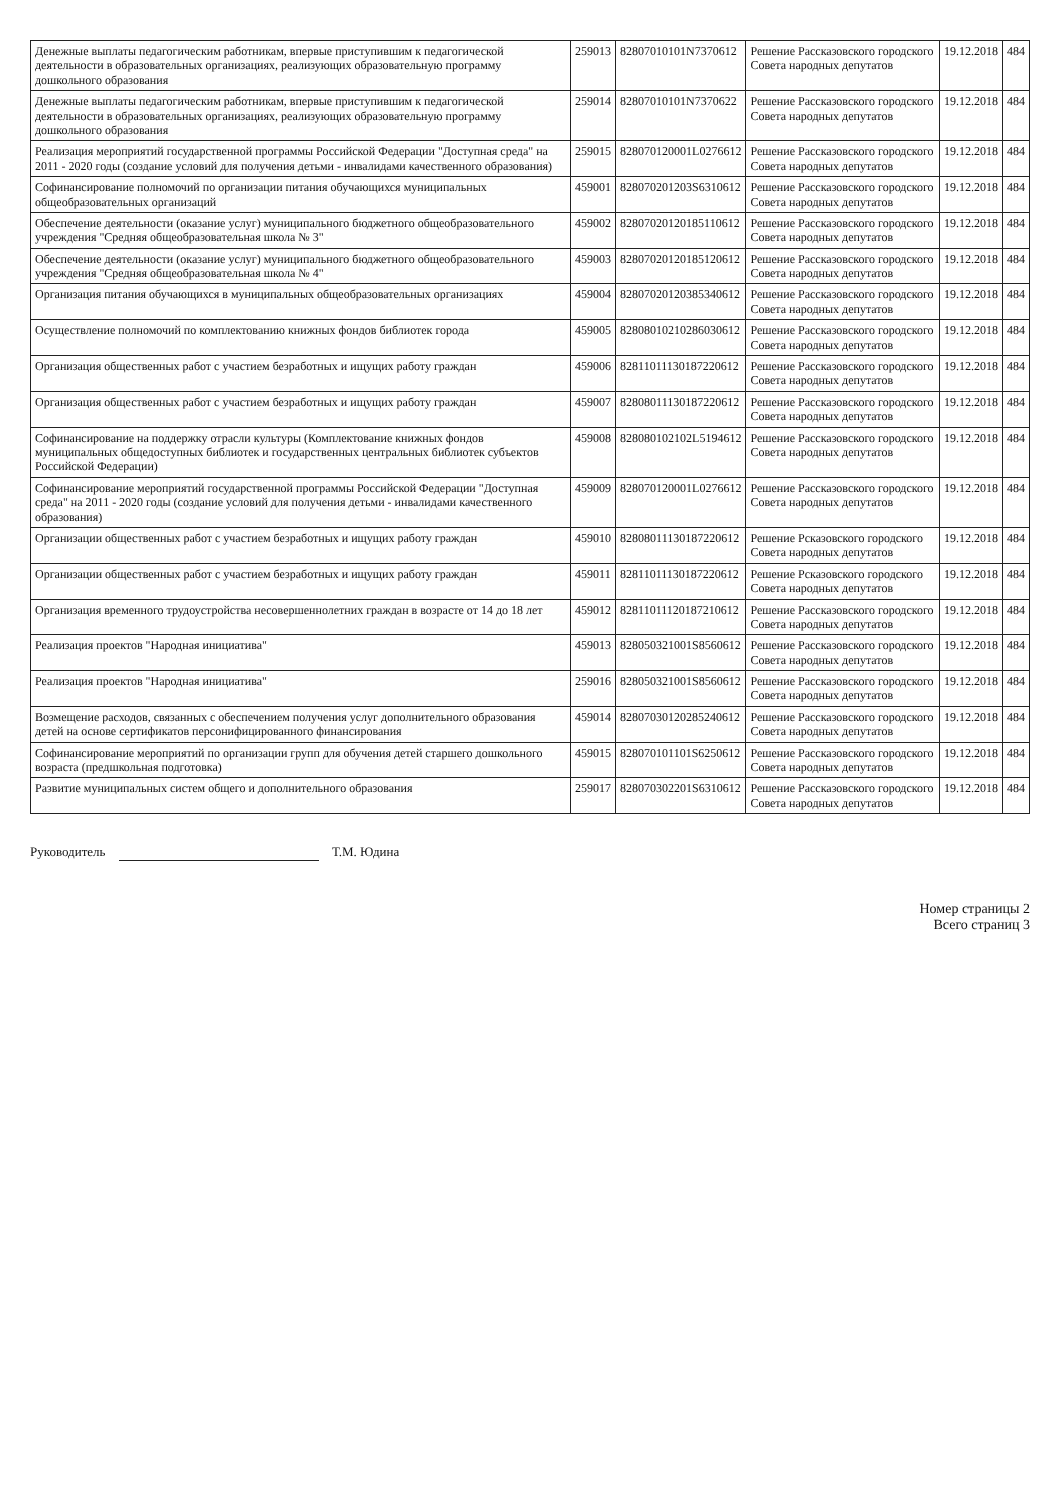| Денежные выплаты педагогическим работникам, впервые приступившим к педагогической деятельности в образовательных организациях, реализующих образовательную программу дошкольного образования | 259013 | 82807010101N7370612 | Решение Рассказовского городского Совета народных депутатов | 19.12.2018 | 484 |
| Денежные выплаты педагогическим работникам, впервые приступившим к педагогической деятельности в образовательных организациях, реализующих образовательную программу дошкольного образования | 259014 | 82807010101N7370622 | Решение Рассказовского городского Совета народных депутатов | 19.12.2018 | 484 |
| Реализация мероприятий государственной программы Российской Федерации "Доступная среда" на 2011 - 2020 годы (создание условий для получения детьми - инвалидами качественного образования) | 259015 | 828070120001L0276612 | Решение Рассказовского городского Совета народных депутатов | 19.12.2018 | 484 |
| Софинансирование полномочий по организации питания обучающихся муниципальных общеобразовательных организаций | 459001 | 828070201203S6310612 | Решение Рассказовского городского Совета народных депутатов | 19.12.2018 | 484 |
| Обеспечение деятельности (оказание услуг) муниципального бюджетного общеобразовательного учреждения "Средняя общеобразовательная школа № 3" | 459002 | 82807020120185110612 | Решение Рассказовского городского Совета народных депутатов | 19.12.2018 | 484 |
| Обеспечение деятельности (оказание услуг) муниципального бюджетного общеобразовательного учреждения "Средняя общеобразовательная школа № 4" | 459003 | 82807020120185120612 | Решение Рассказовского городского Совета народных депутатов | 19.12.2018 | 484 |
| Организация питания обучающихся в муниципальных общеобразовательных организациях | 459004 | 82807020120385340612 | Решение Рассказовского городского Совета народных депутатов | 19.12.2018 | 484 |
| Осуществление полномочий по комплектованию книжных фондов библиотек города | 459005 | 82808010210286030612 | Решение Рассказовского городского Совета народных депутатов | 19.12.2018 | 484 |
| Организация общественных работ с участием безработных и ищущих работу граждан | 459006 | 82811011130187220612 | Решение Рассказовского городского Совета народных депутатов | 19.12.2018 | 484 |
| Организация общественных работ с участием безработных и ищущих работу граждан | 459007 | 82808011130187220612 | Решение Рассказовского городского Совета народных депутатов | 19.12.2018 | 484 |
| Софинансирование на поддержку отрасли культуры (Комплектование книжных фондов муниципальных общедоступных библиотек и государственных центральных библиотек субъектов Российской Федерации) | 459008 | 828080102102L5194612 | Решение Рассказовского городского Совета народных депутатов | 19.12.2018 | 484 |
| Софинансирование мероприятий государственной программы Российской Федерации "Доступная среда" на 2011 - 2020 годы (создание условий для получения детьми - инвалидами качественного образования) | 459009 | 828070120001L0276612 | Решение Рассказовского городского Совета народных депутатов | 19.12.2018 | 484 |
| Организации общественных работ с участием безработных и ищущих работу граждан | 459010 | 82808011130187220612 | Решение Рсказовского городского Совета народных депутатов | 19.12.2018 | 484 |
| Организации общественных работ с участием безработных и ищущих работу граждан | 459011 | 82811011130187220612 | Решение Рсказовского городского Совета народных депутатов | 19.12.2018 | 484 |
| Организация временного трудоустройства несовершеннолетних граждан в возрасте от 14 до 18 лет | 459012 | 82811011120187210612 | Решение Рассказовского городского Совета народных депутатов | 19.12.2018 | 484 |
| Реализация проектов "Народная инициатива" | 459013 | 828050321001S8560612 | Решение Рассказовского городского Совета народных депутатов | 19.12.2018 | 484 |
| Реализация проектов "Народная инициатива" | 259016 | 828050321001S8560612 | Решение Рассказовского городского Совета народных депутатов | 19.12.2018 | 484 |
| Возмещение расходов, связанных с обеспечением получения услуг дополнительного образования детей на основе сертификатов персонифицированного финансирования | 459014 | 82807030120285240612 | Решение Рассказовского городского Совета народных депутатов | 19.12.2018 | 484 |
| Софинансирование мероприятий по организации групп для обучения детей старшего дошкольного возраста (предшкольная подготовка) | 459015 | 828070101101S6250612 | Решение Рассказовского городского Совета народных депутатов | 19.12.2018 | 484 |
| Развитие муниципальных систем общего и дополнительного образования | 259017 | 828070302201S6310612 | Решение Рассказовского городского Совета народных депутатов | 19.12.2018 | 484 |
Руководитель Т.М. Юдина
Номер страницы 2
Всего страниц 3